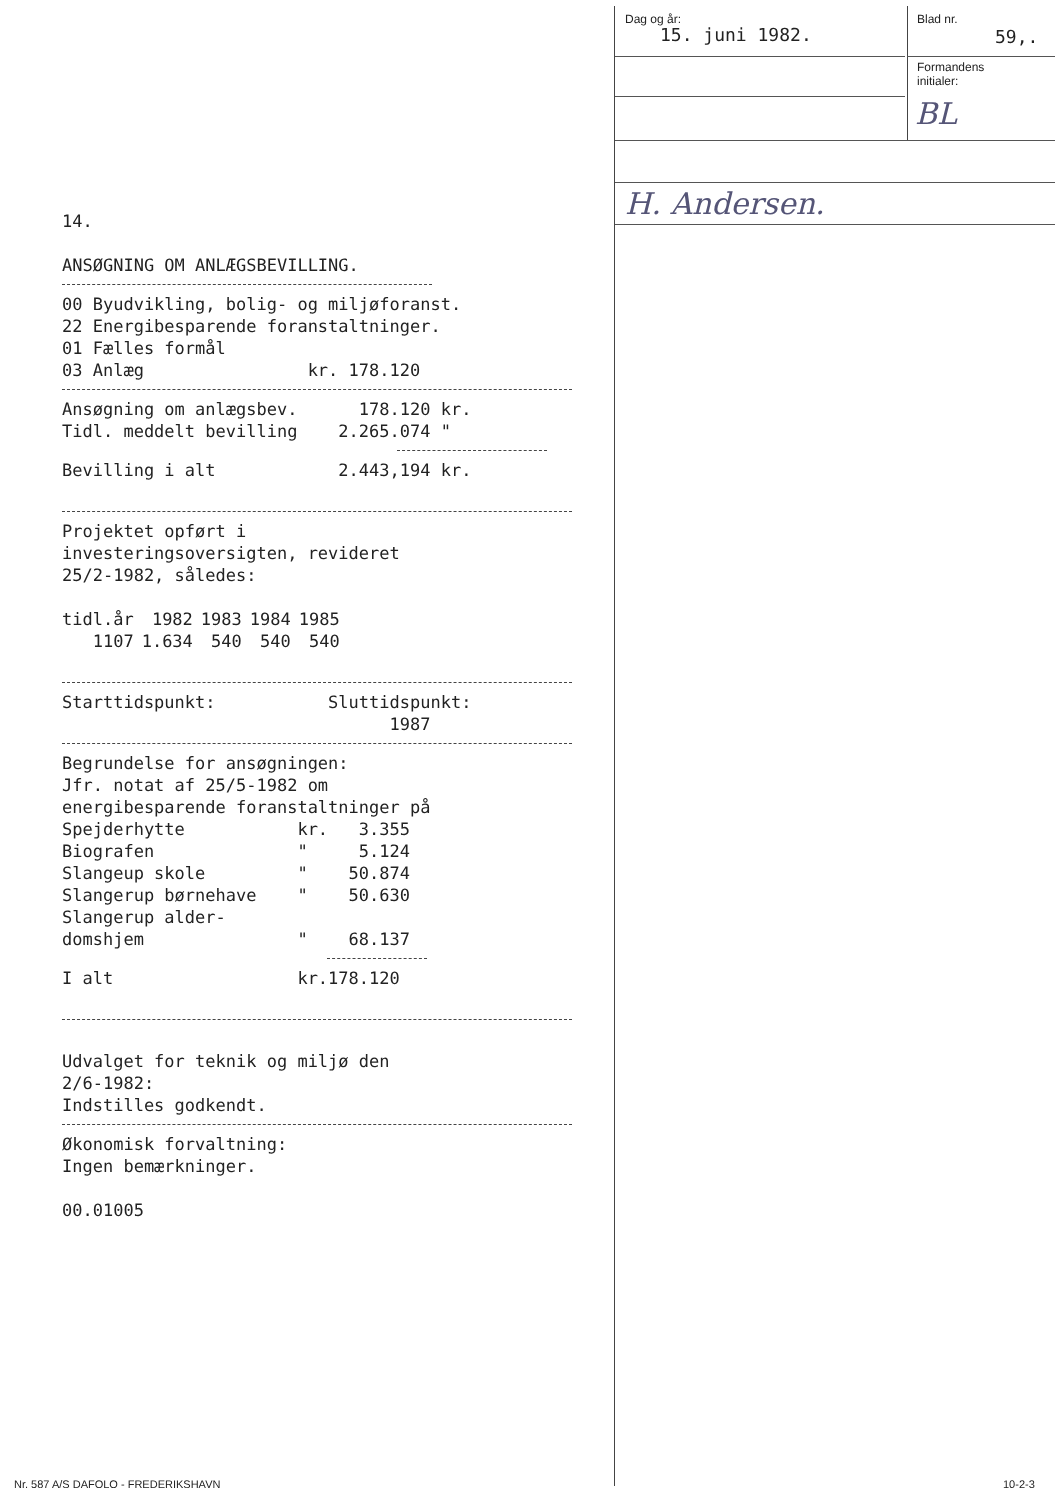Dag og år:
15. juni 1982.
Blad nr.
59,.
Formandens
initialer:
BL
H. Andersen.
14.
ANSØGNING OM ANLÆGSBEVILLING.
00 Byudvikling, bolig- og miljøforanst. 22 Energibesparende foranstaltninger. 01 Fælles formål 03 Anlæg kr. 178.120
Ansøgning om anlægsbev. 178.120 kr. Tidl. meddelt bevilling 2.265.074 "
Bevilling i alt 2.443,194 kr.
Projektet opført i investeringsoversigten, revideret 25/2-1982, således:
| tidl.år | 1982 | 1983 | 1984 | 1985 |
| 1107 | 1.634 | 540 | 540 | 540 |
Starttidspunkt: Sluttidspunkt: 1987
Begrundelse for ansøgningen: Jfr. notat af 25/5-1982 om energibesparende foranstaltninger på Spejderhytte kr. 3.355 Biografen " 5.124 Slangeup skole " 50.874 Slangerup børnehave " 50.630 Slangerup alder- domshjem " 68.137
I alt kr.178.120
Udvalget for teknik og miljø den 2/6-1982: Indstilles godkendt.
Økonomisk forvaltning: Ingen bemærkninger.
00.01005
Nr. 587 A/S DAFOLO - FREDERIKSHAVN
10-2-3